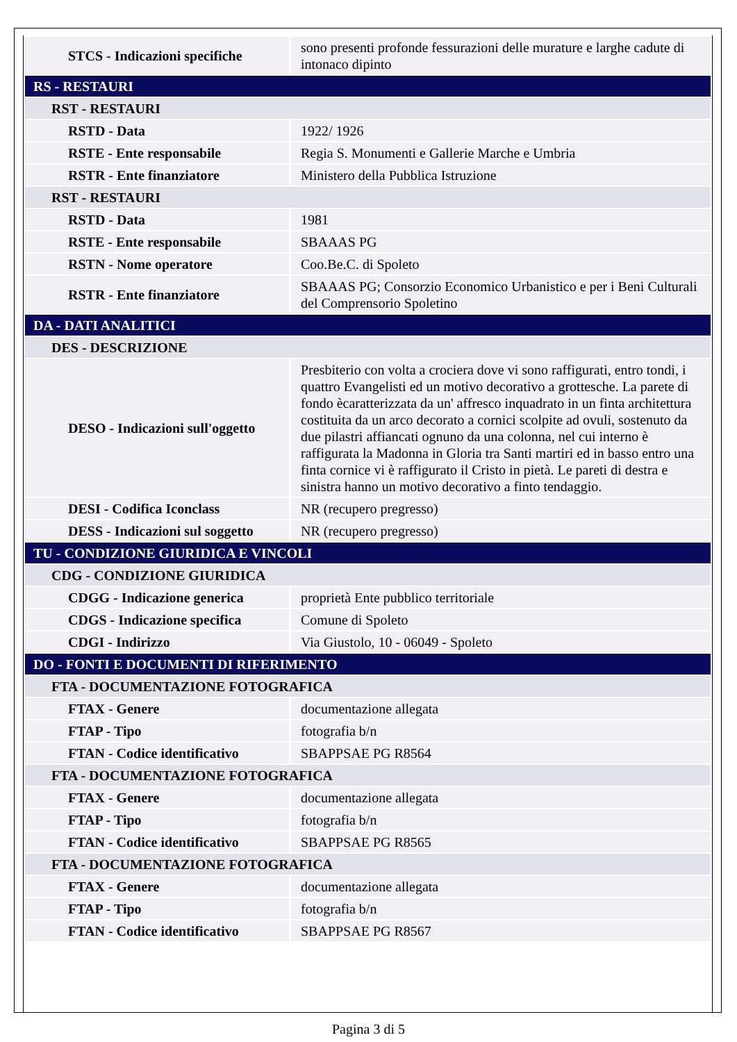| STCS - Indicazioni specifiche | sono presenti profonde fessurazioni delle murature e larghe cadute di intonaco dipinto |
| RS - RESTAURI | |
| RST - RESTAURI | |
| RSTD - Data | 1922/ 1926 |
| RSTE - Ente responsabile | Regia S. Monumenti e Gallerie Marche e Umbria |
| RSTR - Ente finanziatore | Ministero della Pubblica Istruzione |
| RST - RESTAURI | |
| RSTD - Data | 1981 |
| RSTE - Ente responsabile | SBAAAS PG |
| RSTN - Nome operatore | Coo.Be.C. di Spoleto |
| RSTR - Ente finanziatore | SBAAAS PG; Consorzio Economico Urbanistico e per i Beni Culturali del Comprensorio Spoletino |
| DA - DATI ANALITICI | |
| DES - DESCRIZIONE | |
| DESO - Indicazioni sull'oggetto | Presbiterio con volta a crociera dove vi sono raffigurati, entro tondi, i quattro Evangelisti ed un motivo decorativo a grottesche. La parete di fondo ècaratterizzata da un' affresco inquadrato in un finta architettura costituita da un arco decorato a cornici scolpite ad ovuli, sostenuto da due pilastri affiancati ognuno da una colonna, nel cui interno è raffigurata la Madonna in Gloria tra Santi martiri ed in basso entro una finta cornice vi è raffigurato il Cristo in pietà. Le pareti di destra e sinistra hanno un motivo decorativo a finto tendaggio. |
| DESI - Codifica Iconclass | NR (recupero pregresso) |
| DESS - Indicazioni sul soggetto | NR (recupero pregresso) |
| TU - CONDIZIONE GIURIDICA E VINCOLI | |
| CDG - CONDIZIONE GIURIDICA | |
| CDGG - Indicazione generica | proprietà Ente pubblico territoriale |
| CDGS - Indicazione specifica | Comune di Spoleto |
| CDGI - Indirizzo | Via Giustolo, 10 - 06049 - Spoleto |
| DO - FONTI E DOCUMENTI DI RIFERIMENTO | |
| FTA - DOCUMENTAZIONE FOTOGRAFICA | |
| FTAX - Genere | documentazione allegata |
| FTAP - Tipo | fotografia b/n |
| FTAN - Codice identificativo | SBAPPSAE PG R8564 |
| FTA - DOCUMENTAZIONE FOTOGRAFICA | |
| FTAX - Genere | documentazione allegata |
| FTAP - Tipo | fotografia b/n |
| FTAN - Codice identificativo | SBAPPSAE PG R8565 |
| FTA - DOCUMENTAZIONE FOTOGRAFICA | |
| FTAX - Genere | documentazione allegata |
| FTAP - Tipo | fotografia b/n |
| FTAN - Codice identificativo | SBAPPSAE PG R8567 |
Pagina 3 di 5